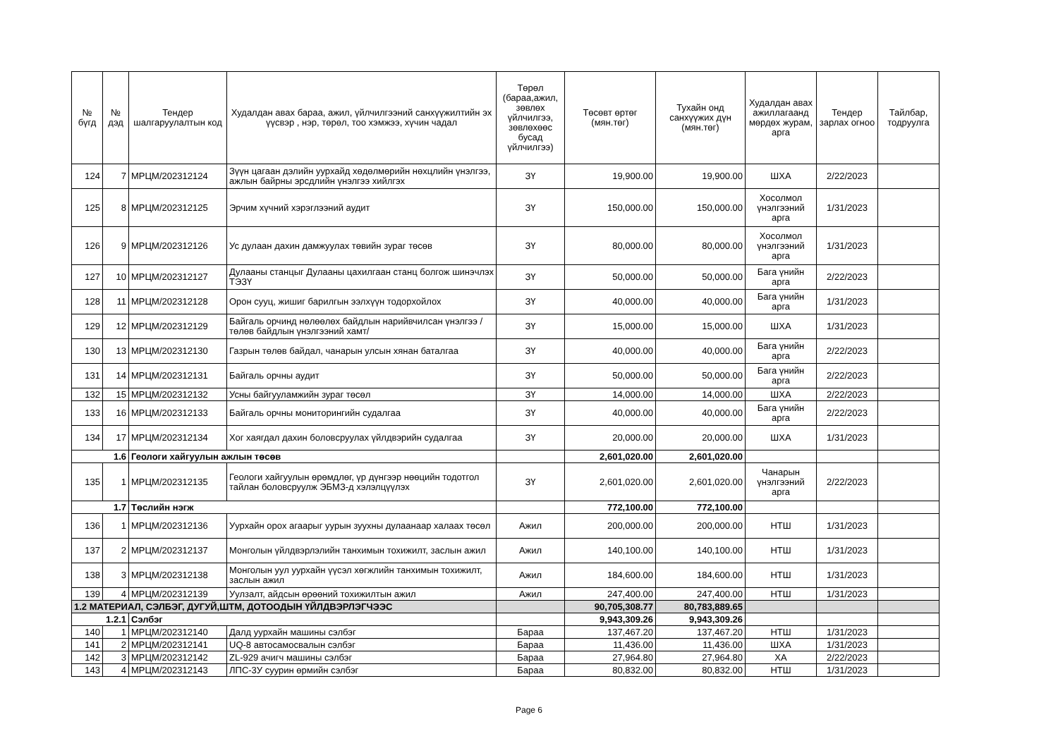| № бүгд | № дэд | Тендер шалгаруулалтын код | Худалдан авах бараа, ажил, үйлчилгээний санхүүжилтийн эх үүсвэр , нэр, төрөл, тоо хэмжээ, хүчин чадал | Төрөл (бараа,ажил, зөвлөх үйлчилгээ, зөвлөхөөс бусад үйлчилгээ) | Төсөвт өртөг (мян.төг) | Тухайн онд санхүүжих дүн (мян.төг) | Худалдан авах ажиллагаанд мөрдөх журам, арга | Тендер зарлах огноо | Тайлбар, тодруулга |
| --- | --- | --- | --- | --- | --- | --- | --- | --- | --- |
| 124 | 7 | МРЦМ/202312124 | Зүүн цагаан дэлийн уурхайд хөдөлмөрийн нөхцлийн үнэлгээ, ажлын байрны эрсдлийн үнэлгээ хийлгэх | ЗҮ | 19,900.00 | 19,900.00 | ШХА | 2/22/2023 | |
| 125 | 8 | МРЦМ/202312125 | Эрчим хүчний хэрэглээний аудит | ЗҮ | 150,000.00 | 150,000.00 | Хосолмол үнэлгээний арга | 1/31/2023 | |
| 126 | 9 | МРЦМ/202312126 | Ус дулаан дахин дамжуулах төвийн зураг төсөв | ЗҮ | 80,000.00 | 80,000.00 | Хосолмол үнэлгээний арга | 1/31/2023 | |
| 127 | 10 | МРЦМ/202312127 | Дулааны станцыг Дулааны цахилгаан станц болгож шинэчлэх ТЭЗҮ | ЗҮ | 50,000.00 | 50,000.00 | Бага үнийн арга | 2/22/2023 | |
| 128 | 11 | МРЦМ/202312128 | Орон сууц, жишиг барилгын ээлхүүн тодорхойлох | ЗҮ | 40,000.00 | 40,000.00 | Бага үнийн арга | 1/31/2023 | |
| 129 | 12 | МРЦМ/202312129 | Байгаль орчинд нөлөөлөх байдлын нарийвчилсан үнэлгээ /төлөв байдлын үнэлгээний хамт/ | ЗҮ | 15,000.00 | 15,000.00 | ШХА | 1/31/2023 | |
| 130 | 13 | МРЦМ/202312130 | Газрын төлөв байдал, чанарын улсын хянан баталгаа | ЗҮ | 40,000.00 | 40,000.00 | Бага үнийн арга | 2/22/2023 | |
| 131 | 14 | МРЦМ/202312131 | Байгаль орчны аудит | ЗҮ | 50,000.00 | 50,000.00 | Бага үнийн арга | 2/22/2023 | |
| 132 | 15 | МРЦМ/202312132 | Усны байгууламжийн зураг төсөл | ЗҮ | 14,000.00 | 14,000.00 | ШХА | 2/22/2023 | |
| 133 | 16 | МРЦМ/202312133 | Байгаль орчны мониторингийн судалгаа | ЗҮ | 40,000.00 | 40,000.00 | Бага үнийн арга | 2/22/2023 | |
| 134 | 17 | МРЦМ/202312134 | Хог хаягдал дахин боловсруулах үйлдвэрийн судалгаа | ЗҮ | 20,000.00 | 20,000.00 | ШХА | 1/31/2023 | |
| 1.6 | | Геологи хайгуулын ажлын төсөв | | | 2,601,020.00 | 2,601,020.00 | | | |
| 135 | 1 | МРЦМ/202312135 | Геологи хайгуулын өрөмдлөг, үр дүнгээр нөөцийн тодотгол тайлан боловсруулж ЭБМЗ-д хэлэлцүүлэх | ЗҮ | 2,601,020.00 | 2,601,020.00 | Чанарын үнэлгээний арга | 2/22/2023 | |
| 1.7 | | Төслийн нэгж | | | 772,100.00 | 772,100.00 | | | |
| 136 | 1 | МРЦМ/202312136 | Уурхайн орох агаарыг уурын зуухны дулаанаар халаах төсөл | Ажил | 200,000.00 | 200,000.00 | НТШ | 1/31/2023 | |
| 137 | 2 | МРЦМ/202312137 | Монголын үйлдвэрлэлийн танхимын тохижилт, заслын ажил | Ажил | 140,100.00 | 140,100.00 | НТШ | 1/31/2023 | |
| 138 | 3 | МРЦМ/202312138 | Монголын уул уурхайн үүсэл хөгжлийн танхимын тохижилт, заслын ажил | Ажил | 184,600.00 | 184,600.00 | НТШ | 1/31/2023 | |
| 139 | 4 | МРЦМ/202312139 | Уулзалт, айдсын өрөөний тохижилтын ажил | Ажил | 247,400.00 | 247,400.00 | НТШ | 1/31/2023 | |
| 1.2 МАТЕРИАЛ, СЭЛБЭГ, ДУГУЙ,ШТМ, ДОТООДЫН ҮЙЛДВЭРЛЭГЧЭЭС | | | | | 90,705,308.77 | 80,783,889.65 | | | |
| 1.2.1 | | Сэлбэг | | | 9,943,309.26 | 9,943,309.26 | | | |
| 140 | 1 | МРЦМ/202312140 | Далд уурхайн машины сэлбэг | Бараа | 137,467.20 | 137,467.20 | НТШ | 1/31/2023 | |
| 141 | 2 | МРЦМ/202312141 | UQ-8 автосамосвалын сэлбэг | Бараа | 11,436.00 | 11,436.00 | ШХА | 1/31/2023 | |
| 142 | 3 | МРЦМ/202312142 | ZL-929 ачигч машины сэлбэг | Бараа | 27,964.80 | 27,964.80 | ХА | 2/22/2023 | |
| 143 | 4 | МРЦМ/202312143 | ЛПС-3У суурин өрмийн сэлбэг | Бараа | 80,832.00 | 80,832.00 | НТШ | 1/31/2023 | |
Page 6